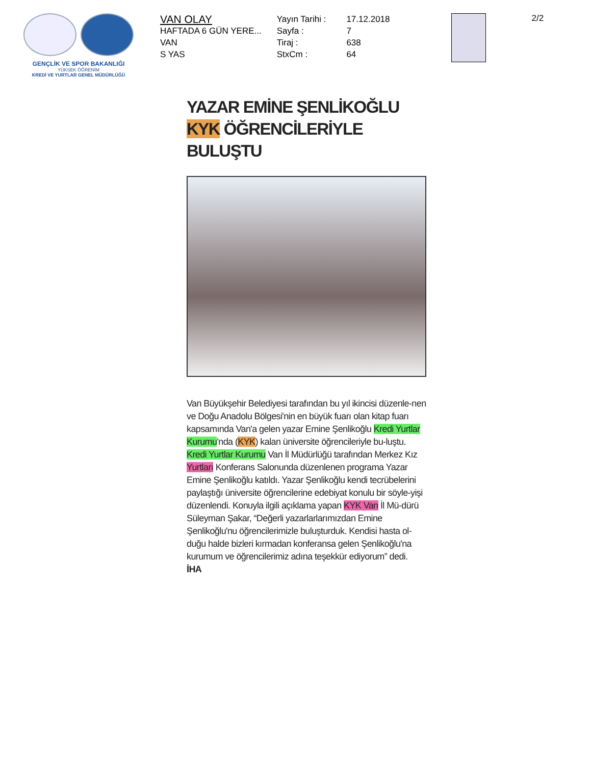GENÇLİK VE SPOR BAKANLIĞI
YÜKSEK ÖĞRENİM
KREDİ VE YURTLAR GENEL MÜDÜRLÜĞÜ
VAN OLAY
HAFTADA 6 GÜN YERE...
VAN
S YAS
Yayın Tarihi :
Sayfa :
Tiraj :
StxCm :
17.12.2018
7
638
64
2/2
YAZAR EMİNE ŞENLİKOĞLU KYK ÖĞRENCİLERİYLE BULUŞTU
Van Büyükşehir Belediyesi tarafından bu yıl ikincisi düzenle-nen ve Doğu Anadolu Bölgesi'nin en büyük fuarı olan kitap fuarı kapsamında Van'a gelen yazar Emine Şenlikoğlu Kredi Yurtlar Kurumu'nda (KYK) kalan üniversite öğrencileriyle bu-luştu.
Kredi Yurtlar Kurumu Van İl Müdürlüğü tarafından Merkez Kız Yurtları Konferans Salonunda düzenlenen programa Yazar Emine Şenlikoğlu katıldı. Yazar Şenlikoğlu kendi tecrübelerini paylaştığı üniversite öğrencilerine edebiyat konulu bir söyle-yişi düzenlendi. Konuyla ilgili açıklama yapan KYK Van İl Mü-dürü Süleyman Şakar, “Değerli yazarlarlarımızdan Emine Şenlikoğlu'nu öğrencilerimizle buluşturduk. Kendisi hasta ol-duğu halde bizleri kırmadan konferansa gelen Şenlikoğlu'na kurumum ve öğrencilerimiz adına teşekkür ediyorum” dedi.
İHA